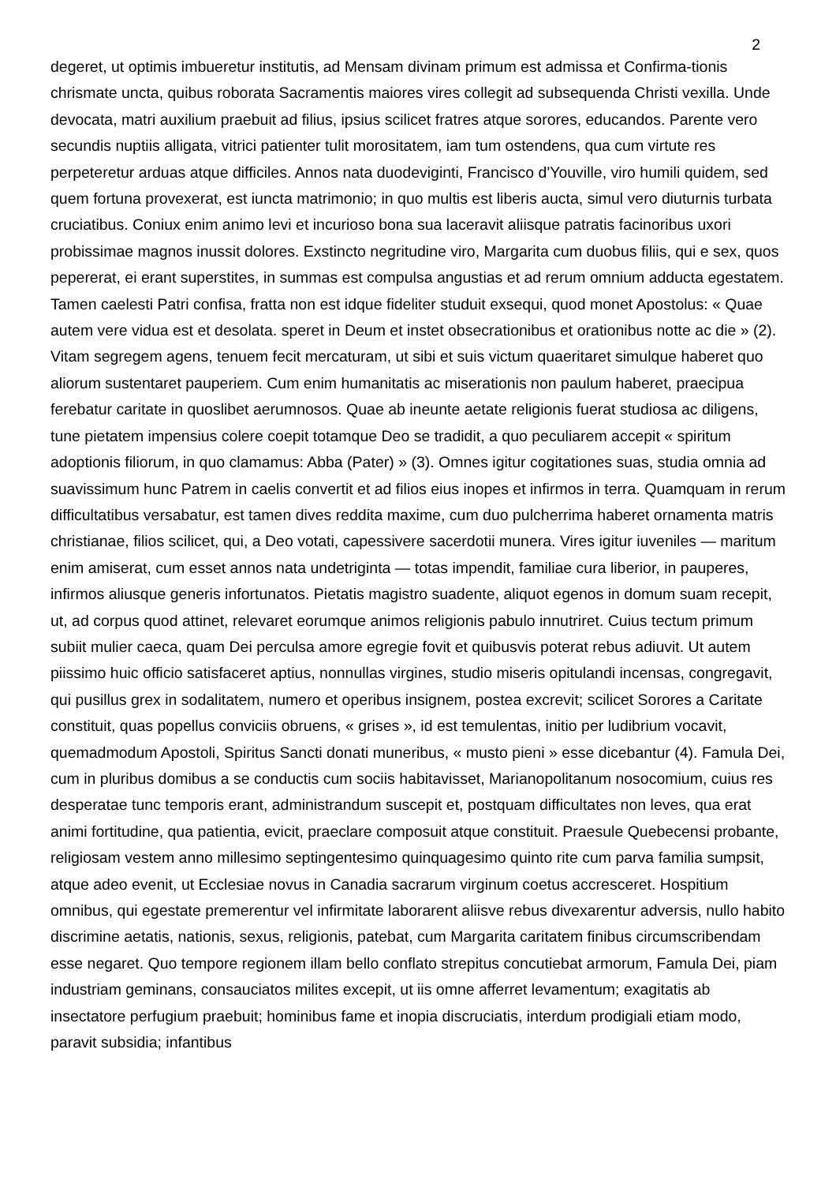2
degeret, ut optimis imbueretur institutis, ad Mensam divinam primum est admissa et Confirma-tionis chrismate uncta, quibus roborata Sacramentis maiores vires collegit ad subsequenda Christi vexilla. Unde devocata, matri auxilium praebuit ad filius, ipsius scilicet fratres atque sorores, educandos. Parente vero secundis nuptiis alligata, vitrici patienter tulit morositatem, iam tum ostendens, qua cum virtute res perpeteretur arduas atque difficiles. Annos nata duodeviginti, Francisco d'Youville, viro humili quidem, sed quem fortuna provexerat, est iuncta matrimonio; in quo multis est liberis aucta, simul vero diuturnis turbata cruciatibus. Coniux enim animo levi et incurioso bona sua laceravit aliisque patratis facinoribus uxori probissimae magnos inussit dolores. Exstincto negritudine viro, Margarita cum duobus filiis, qui e sex, quos pepererat, ei erant superstites, in summas est compulsa angustias et ad rerum omnium adducta egestatem. Tamen caelesti Patri confisa, fratta non est idque fideliter studuit exsequi, quod monet Apostolus: « Quae autem vere vidua est et desolata. speret in Deum et instet obsecrationibus et orationibus notte ac die » (2). Vitam segregem agens, tenuem fecit mercaturam, ut sibi et suis victum quaeritaret simulque haberet quo aliorum sustentaret pauperiem. Cum enim humanitatis ac miserationis non paulum haberet, praecipua ferebatur caritate in quoslibet aerumnosos. Quae ab ineunte aetate religionis fuerat studiosa ac diligens, tune pietatem impensius colere coepit totamque Deo se tradidit, a quo peculiarem accepit « spiritum adoptionis filiorum, in quo clamamus: Abba (Pater) » (3). Omnes igitur cogitationes suas, studia omnia ad suavissimum hunc Patrem in caelis convertit et ad filios eius inopes et infirmos in terra. Quamquam in rerum difficultatibus versabatur, est tamen dives reddita maxime, cum duo pulcherrima haberet ornamenta matris christianae, filios scilicet, qui, a Deo votati, capessivere sacerdotii munera. Vires igitur iuveniles — maritum enim amiserat, cum esset annos nata undetriginta — totas impendit, familiae cura liberior, in pauperes, infirmos aliusque generis infortunatos. Pietatis magistro suadente, aliquot egenos in domum suam recepit, ut, ad corpus quod attinet, relevaret eorumque animos religionis pabulo innutriret. Cuius tectum primum subiit mulier caeca, quam Dei perculsa amore egregie fovit et quibusvis poterat rebus adiuvit. Ut autem piissimo huic officio satisfaceret aptius, nonnullas virgines, studio miseris opitulandi incensas, congregavit, qui pusillus grex in sodalitatem, numero et operibus insignem, postea excrevit; scilicet Sorores a Caritate constituit, quas popellus conviciis obruens, « grises », id est temulentas, initio per ludibrium vocavit, quemadmodum Apostoli, Spiritus Sancti donati muneribus, « musto pieni » esse dicebantur (4). Famula Dei, cum in pluribus domibus a se conductis cum sociis habitavisset, Marianopolitanum nosocomium, cuius res desperatae tunc temporis erant, administrandum suscepit et, postquam difficultates non leves, qua erat animi fortitudine, qua patientia, evicit, praeclare composuit atque constituit. Praesule Quebecensi probante, religiosam vestem anno millesimo septingentesimo quinquagesimo quinto rite cum parva familia sumpsit, atque adeo evenit, ut Ecclesiae novus in Canadia sacrarum virginum coetus accresceret. Hospitium omnibus, qui egestate premerentur vel infirmitate laborarent aliisve rebus divexarentur adversis, nullo habito discrimine aetatis, nationis, sexus, religionis, patebat, cum Margarita caritatem finibus circumscribendam esse negaret. Quo tempore regionem illam bello conflato strepitus concutiebat armorum, Famula Dei, piam industriam geminans, consauciatos milites excepit, ut iis omne afferret levamentum; exagitatis ab insectatore perfugium praebuit; hominibus fame et inopia discruciatis, interdum prodigiali etiam modo, paravit subsidia; infantibus